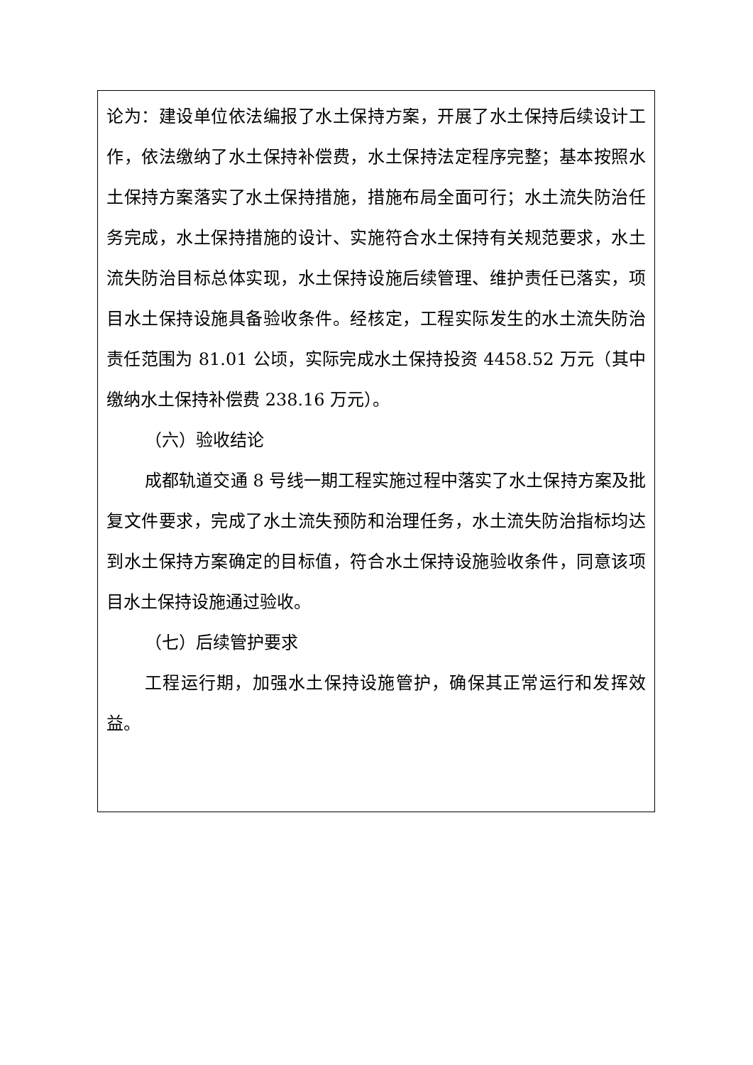论为：建设单位依法编报了水土保持方案，开展了水土保持后续设计工作，依法缴纳了水土保持补偿费，水土保持法定程序完整；基本按照水土保持方案落实了水土保持措施，措施布局全面可行；水土流失防治任务完成，水土保持措施的设计、实施符合水土保持有关规范要求，水土流失防治目标总体实现，水土保持设施后续管理、维护责任已落实，项目水土保持设施具备验收条件。经核定，工程实际发生的水土流失防治责任范围为 81.01 公顷，实际完成水土保持投资 4458.52 万元（其中缴纳水土保持补偿费 238.16 万元）。
（六）验收结论
成都轨道交通 8 号线一期工程实施过程中落实了水土保持方案及批复文件要求，完成了水土流失预防和治理任务，水土流失防治指标均达到水土保持方案确定的目标值，符合水土保持设施验收条件，同意该项目水土保持设施通过验收。
（七）后续管护要求
工程运行期，加强水土保持设施管护，确保其正常运行和发挥效益。